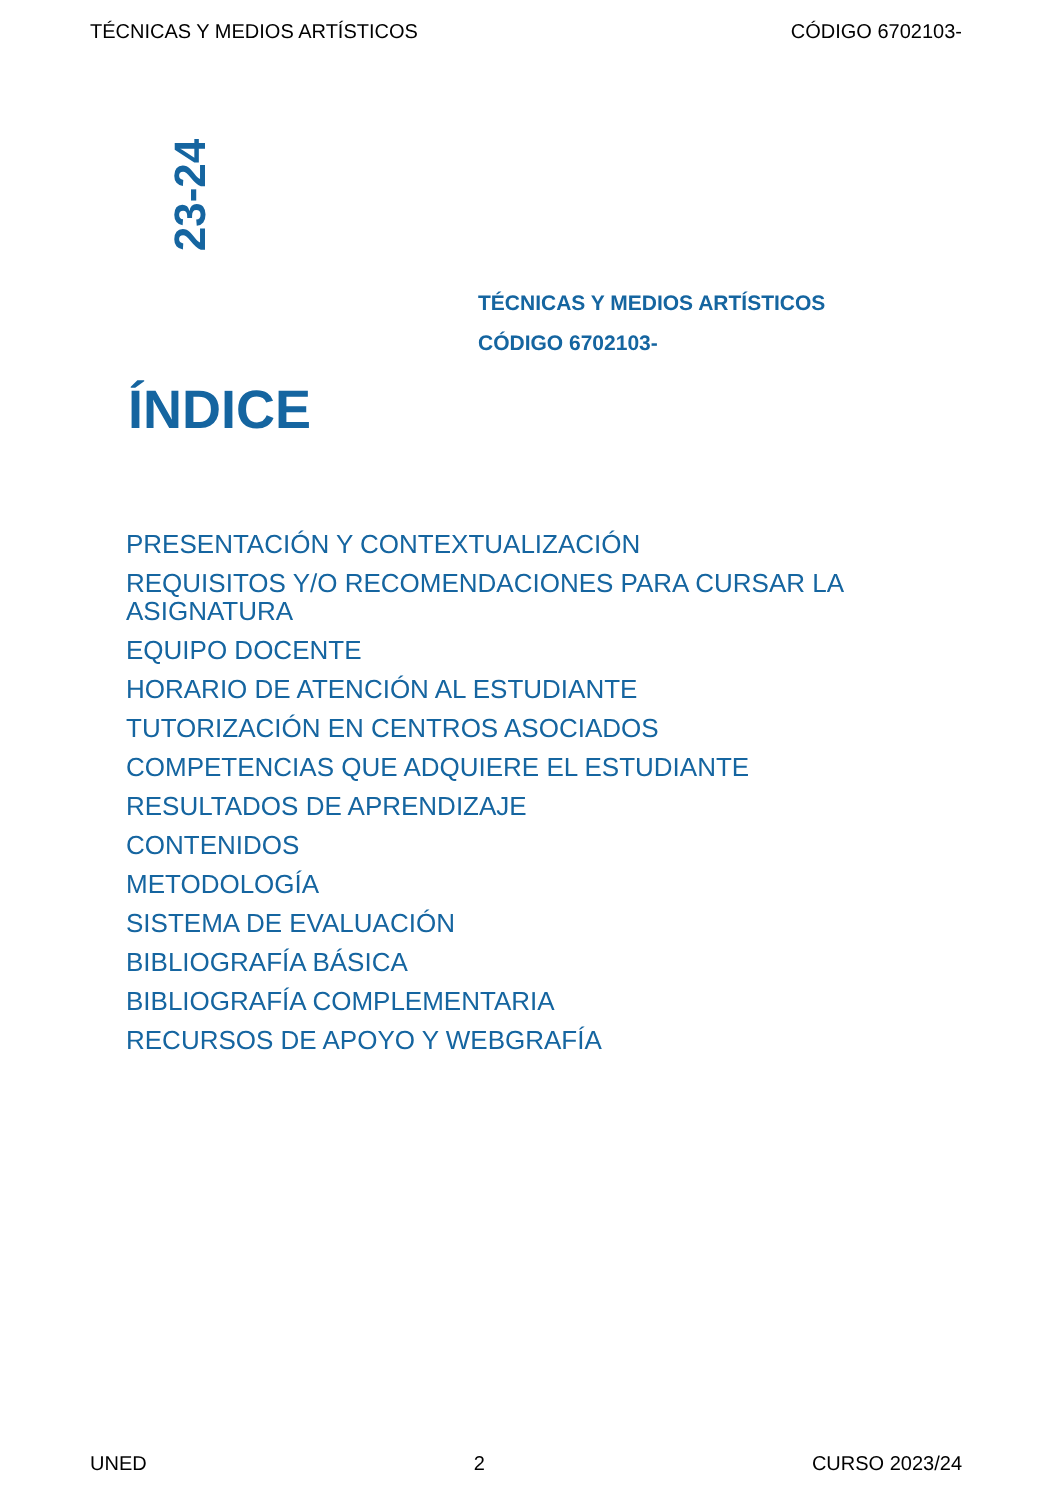TÉCNICAS Y MEDIOS ARTÍSTICOS CÓDIGO 6702103-
23-24
TÉCNICAS Y MEDIOS ARTÍSTICOS
CÓDIGO 6702103-
ÍNDICE
PRESENTACIÓN Y CONTEXTUALIZACIÓN
REQUISITOS Y/O RECOMENDACIONES PARA CURSAR LA ASIGNATURA
EQUIPO DOCENTE
HORARIO DE ATENCIÓN AL ESTUDIANTE
TUTORIZACIÓN EN CENTROS ASOCIADOS
COMPETENCIAS QUE ADQUIERE EL ESTUDIANTE
RESULTADOS DE APRENDIZAJE
CONTENIDOS
METODOLOGÍA
SISTEMA DE EVALUACIÓN
BIBLIOGRAFÍA BÁSICA
BIBLIOGRAFÍA COMPLEMENTARIA
RECURSOS DE APOYO Y WEBGRAFÍA
UNED 2 CURSO 2023/24